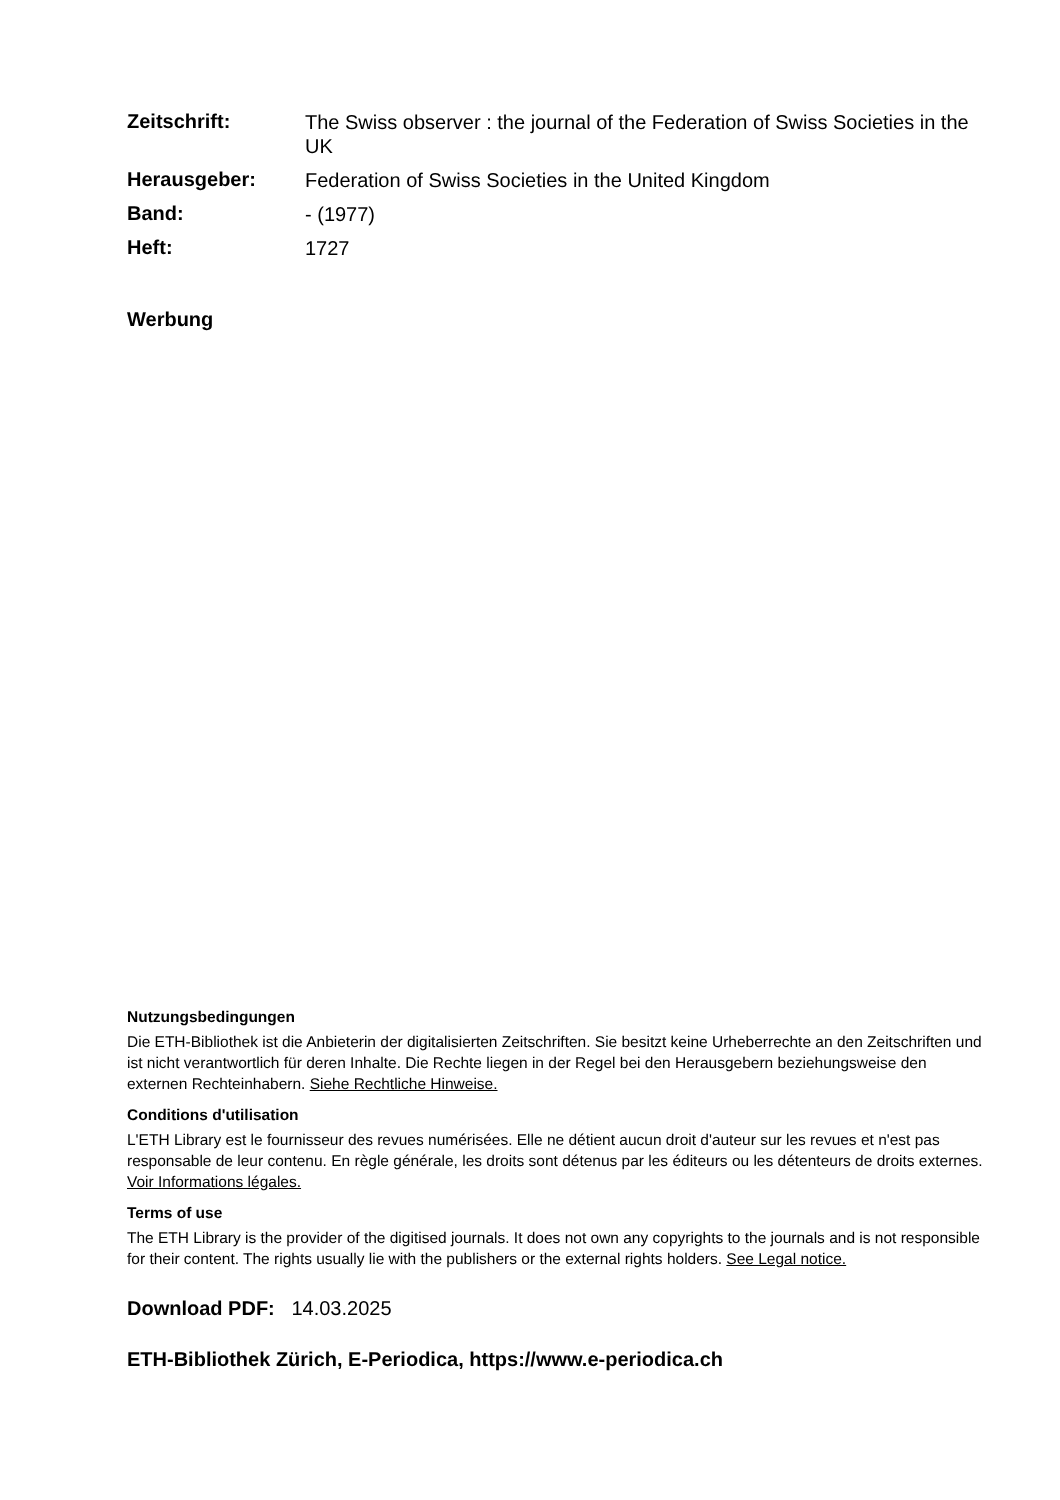| Zeitschrift: | The Swiss observer : the journal of the Federation of Swiss Societies in the UK |
| Herausgeber: | Federation of Swiss Societies in the United Kingdom |
| Band: | - (1977) |
| Heft: | 1727 |
Werbung
Nutzungsbedingungen
Die ETH-Bibliothek ist die Anbieterin der digitalisierten Zeitschriften. Sie besitzt keine Urheberrechte an den Zeitschriften und ist nicht verantwortlich für deren Inhalte. Die Rechte liegen in der Regel bei den Herausgebern beziehungsweise den externen Rechteinhabern. Siehe Rechtliche Hinweise.
Conditions d'utilisation
L'ETH Library est le fournisseur des revues numérisées. Elle ne détient aucun droit d'auteur sur les revues et n'est pas responsable de leur contenu. En règle générale, les droits sont détenus par les éditeurs ou les détenteurs de droits externes. Voir Informations légales.
Terms of use
The ETH Library is the provider of the digitised journals. It does not own any copyrights to the journals and is not responsible for their content. The rights usually lie with the publishers or the external rights holders. See Legal notice.
Download PDF: 14.03.2025
ETH-Bibliothek Zürich, E-Periodica, https://www.e-periodica.ch